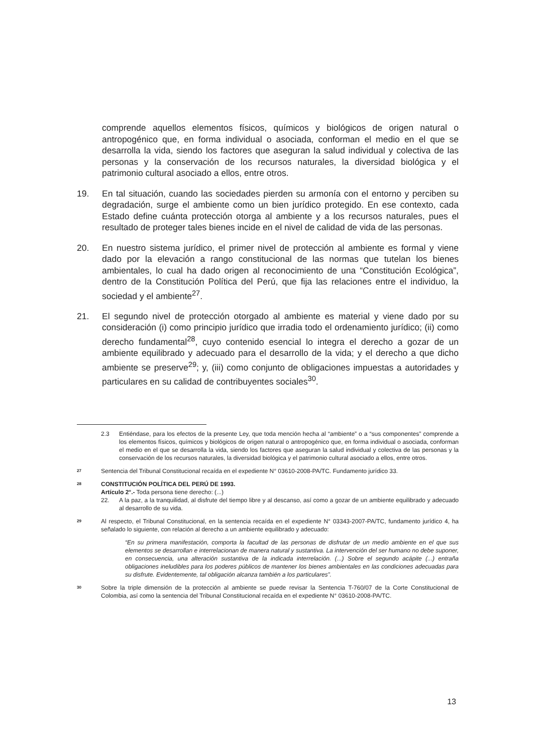comprende aquellos elementos físicos, químicos y biológicos de origen natural o antropogénico que, en forma individual o asociada, conforman el medio en el que se desarrolla la vida, siendo los factores que aseguran la salud individual y colectiva de las personas y la conservación de los recursos naturales, la diversidad biológica y el patrimonio cultural asociado a ellos, entre otros.
19. En tal situación, cuando las sociedades pierden su armonía con el entorno y perciben su degradación, surge el ambiente como un bien jurídico protegido. En ese contexto, cada Estado define cuánta protección otorga al ambiente y a los recursos naturales, pues el resultado de proteger tales bienes incide en el nivel de calidad de vida de las personas.
20. En nuestro sistema jurídico, el primer nivel de protección al ambiente es formal y viene dado por la elevación a rango constitucional de las normas que tutelan los bienes ambientales, lo cual ha dado origen al reconocimiento de una “Constitución Ecológica”, dentro de la Constitución Política del Perú, que fija las relaciones entre el individuo, la sociedad y el ambiente<sup>27</sup>.
21. El segundo nivel de protección otorgado al ambiente es material y viene dado por su consideración (i) como principio jurídico que irradia todo el ordenamiento jurídico; (ii) como derecho fundamental<sup>28</sup>, cuyo contenido esencial lo integra el derecho a gozar de un ambiente equilibrado y adecuado para el desarrollo de la vida; y el derecho a que dicho ambiente se preserve<sup>29</sup>; y, (iii) como conjunto de obligaciones impuestas a autoridades y particulares en su calidad de contribuyentes sociales<sup>30</sup>.
2.3 Entiéndase, para los efectos de la presente Ley, que toda mención hecha al “ambiente” o a “sus componentes” comprende a los elementos físicos, químicos y biológicos de origen natural o antropogénico que, en forma individual o asociada, conforman el medio en el que se desarrolla la vida, siendo los factores que aseguran la salud individual y colectiva de las personas y la conservación de los recursos naturales, la diversidad biológica y el patrimonio cultural asociado a ellos, entre otros.
27 Sentencia del Tribunal Constitucional recaída en el expediente N° 03610-2008-PA/TC. Fundamento jurídico 33.
28
CONSTITUCIÓN POLÍTICA DEL PERÚ DE 1993.
Artículo 2°.- Toda persona tiene derecho: (...)
22. A la paz, a la tranquilidad, al disfrute del tiempo libre y al descanso, así como a gozar de un ambiente equilibrado y adecuado al desarrollo de su vida.
29
Al respecto, el Tribunal Constitucional, en la sentencia recaída en el expediente N° 03343-2007-PA/TC, fundamento jurídico 4, ha señalado lo siguiente, con relación al derecho a un ambiente equilibrado y adecuado:
“En su primera manifestación, comporta la facultad de las personas de disfrutar de un medio ambiente en el que sus elementos se desarrollan e interrelacionan de manera natural y sustantiva. La intervención del ser humano no debe suponer, en consecuencia, una alteración sustantiva de la indicada interrelación. (...) Sobre el segundo acápite (...) entraña obligaciones ineludibles para los poderes públicos de mantener los bienes ambientales en las condiciones adecuadas para su disfrute. Evidentemente, tal obligación alcanza también a los particulares”.
30 Sobre la triple dimensión de la protección al ambiente se puede revisar la Sentencia T-760/07 de la Corte Constitucional de Colombia, así como la sentencia del Tribunal Constitucional recaída en el expediente N° 03610-2008-PA/TC.
13